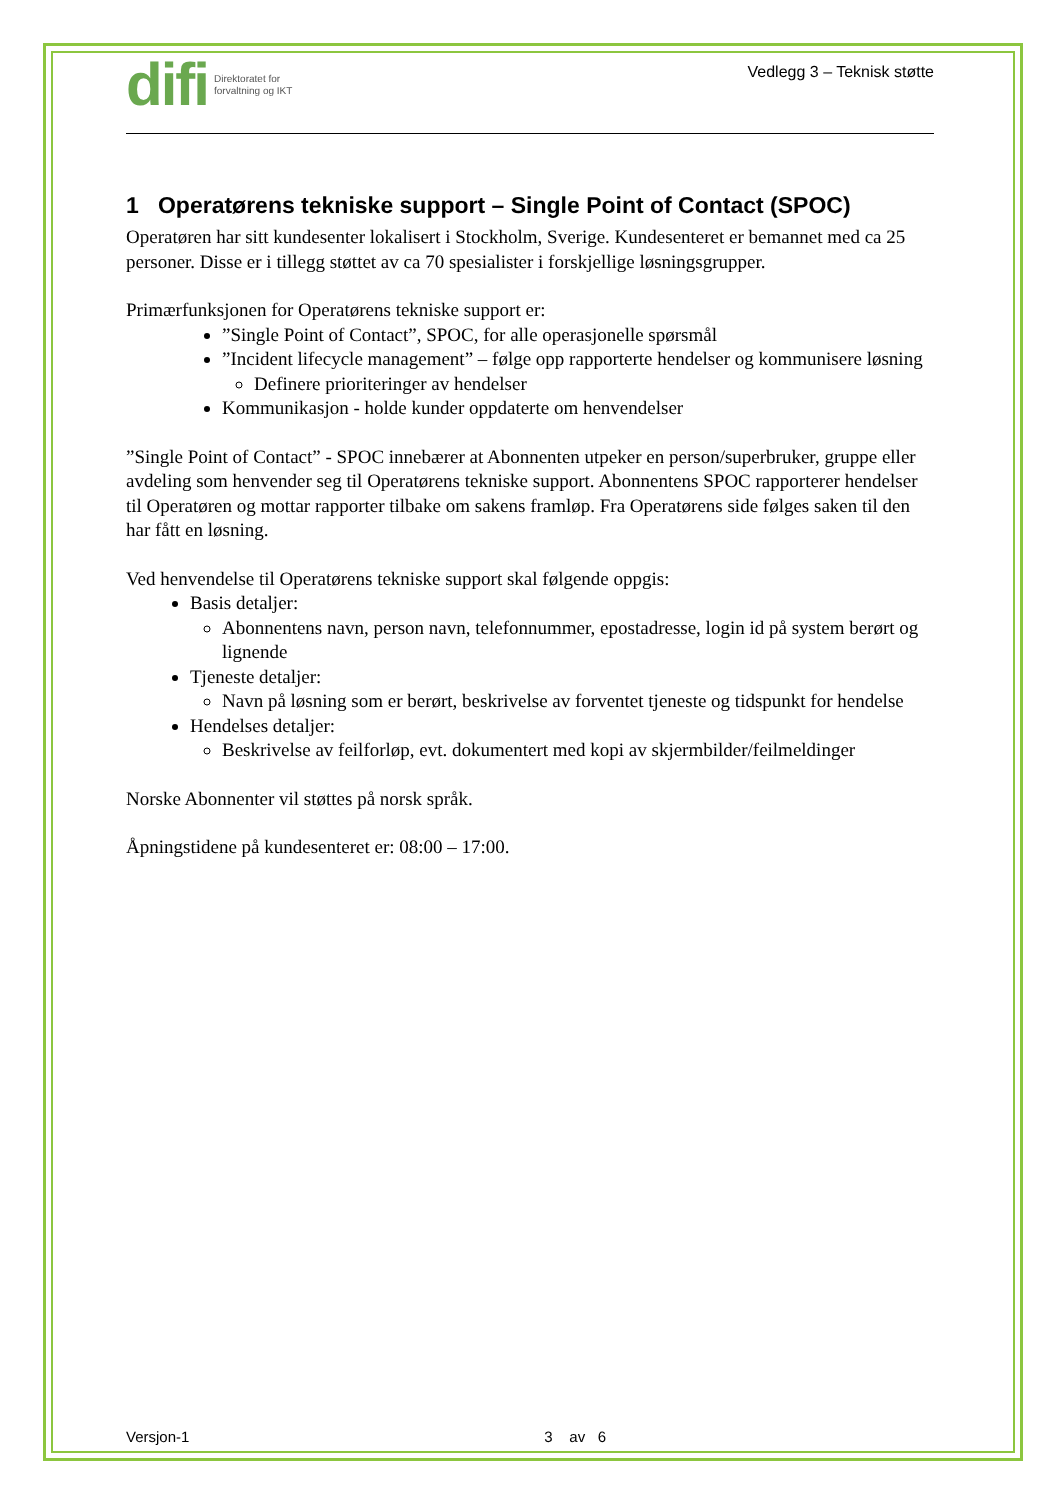difi Direktoratet for
forvaltning og IKT
Vedlegg 3 – Teknisk støtte
1 Operatørens tekniske support – Single Point of Contact (SPOC)
Operatøren har sitt kundesenter lokalisert i Stockholm, Sverige. Kundesenteret er bemannet med ca 25 personer. Disse er i tillegg støttet av ca 70 spesialister i forskjellige løsningsgrupper.
Primærfunksjonen for Operatørens tekniske support er:
”Single Point of Contact”, SPOC, for alle operasjonelle spørsmål
”Incident lifecycle management” – følge opp rapporterte hendelser og kommunisere løsning
Definere prioriteringer av hendelser
Kommunikasjon - holde kunder oppdaterte om henvendelser
”Single Point of Contact” - SPOC innebærer at Abonnenten utpeker en person/superbruker, gruppe eller avdeling som henvender seg til Operatørens tekniske support. Abonnentens SPOC rapporterer hendelser til Operatøren og mottar rapporter tilbake om sakens framløp. Fra Operatørens side følges saken til den har fått en løsning.
Ved henvendelse til Operatørens tekniske support skal følgende oppgis:
Basis detaljer:
Abonnentens navn, person navn, telefonnummer, epostadresse, login id på system berørt og lignende
Tjeneste detaljer:
Navn på løsning som er berørt, beskrivelse av forventet tjeneste og tidspunkt for hendelse
Hendelses detaljer:
Beskrivelse av feilforløp, evt. dokumentert med kopi av skjermbilder/feilmeldinger
Norske Abonnenter vil støttes på norsk språk.
Åpningstidene på kundesenteret er: 08:00 – 17:00.
Versjon-1 3 av 6